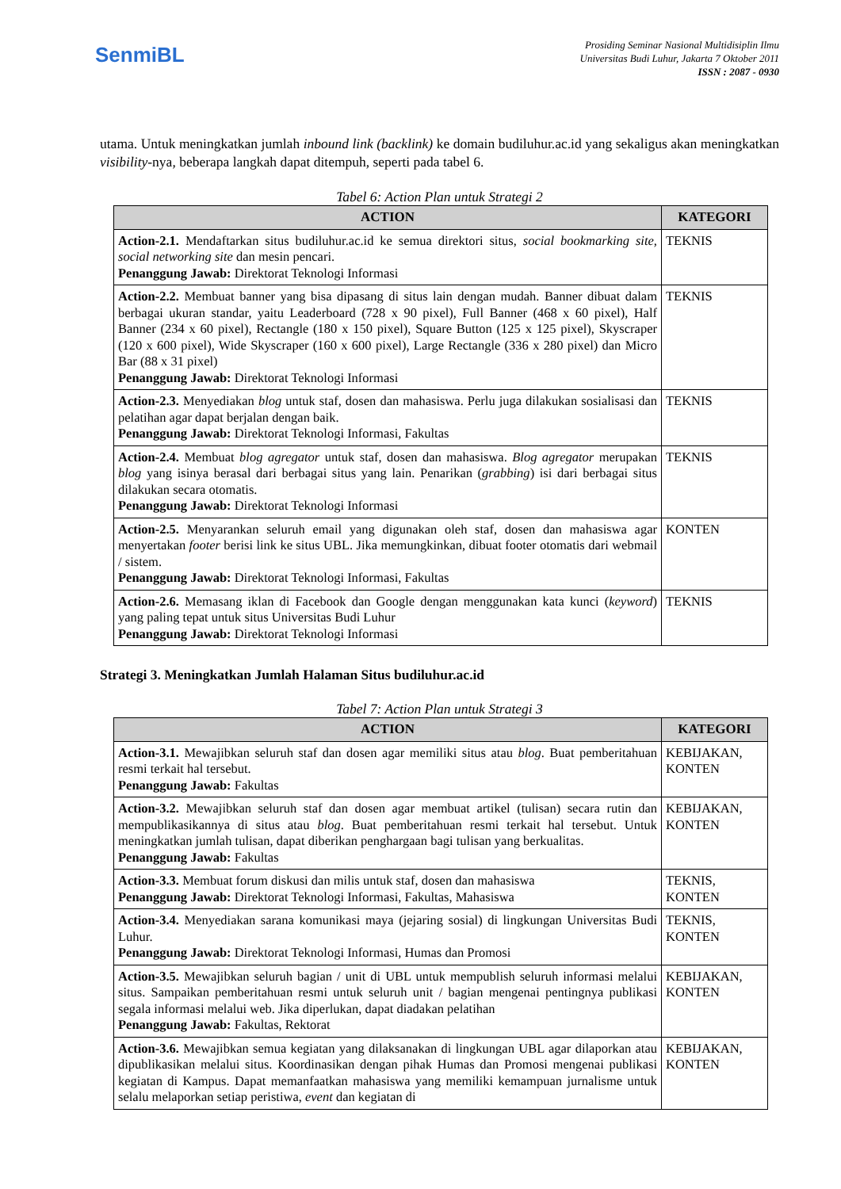SenmiBL
Prosiding Seminar Nasional Multidisiplin Ilmu
Universitas Budi Luhur, Jakarta 7 Oktober 2011
ISSN : 2087 - 0930
utama. Untuk meningkatkan jumlah inbound link (backlink) ke domain budiluhur.ac.id yang sekaligus akan meningkatkan visibility-nya, beberapa langkah dapat ditempuh, seperti pada tabel 6.
Tabel 6: Action Plan untuk Strategi 2
| ACTION | KATEGORI |
| --- | --- |
| Action-2.1. Mendaftarkan situs budiluhur.ac.id ke semua direktori situs, social bookmarking site, social networking site dan mesin pencari. Penanggung Jawab: Direktorat Teknologi Informasi | TEKNIS |
| Action-2.2. Membuat banner yang bisa dipasang di situs lain dengan mudah. Banner dibuat dalam berbagai ukuran standar, yaitu Leaderboard (728 x 90 pixel), Full Banner (468 x 60 pixel), Half Banner (234 x 60 pixel), Rectangle (180 x 150 pixel), Square Button (125 x 125 pixel), Skyscraper (120 x 600 pixel), Wide Skyscraper (160 x 600 pixel), Large Rectangle (336 x 280 pixel) dan Micro Bar (88 x 31 pixel) Penanggung Jawab: Direktorat Teknologi Informasi | TEKNIS |
| Action-2.3. Menyediakan blog untuk staf, dosen dan mahasiswa. Perlu juga dilakukan sosialisasi dan pelatihan agar dapat berjalan dengan baik. Penanggung Jawab: Direktorat Teknologi Informasi, Fakultas | TEKNIS |
| Action-2.4. Membuat blog agregator untuk staf, dosen dan mahasiswa. Blog agregator merupakan blog yang isinya berasal dari berbagai situs yang lain. Penarikan ( grabbing ) isi dari berbagai situs dilakukan secara otomatis. Penanggung Jawab: Direktorat Teknologi Informasi | TEKNIS |
| Action-2.5. Menyarankan seluruh email yang digunakan oleh staf, dosen dan mahasiswa agar menyertakan footer berisi link ke situs UBL. Jika memungkinkan, dibuat footer otomatis dari webmail / sistem. Penanggung Jawab: Direktorat Teknologi Informasi, Fakultas | KONTEN |
| Action-2.6. Memasang iklan di Facebook dan Google dengan menggunakan kata kunci ( keyword ) yang paling tepat untuk situs Universitas Budi Luhur Penanggung Jawab: Direktorat Teknologi Informasi | TEKNIS |
Strategi 3. Meningkatkan Jumlah Halaman Situs budiluhur.ac.id
Tabel 7: Action Plan untuk Strategi 3
| ACTION | KATEGORI |
| --- | --- |
| Action-3.1. Mewajibkan seluruh staf dan dosen agar memiliki situs atau blog . Buat pemberitahuan resmi terkait hal tersebut. Penanggung Jawab: Fakultas | KEBIJAKAN, KONTEN |
| Action-3.2. Mewajibkan seluruh staf dan dosen agar membuat artikel (tulisan) secara rutin dan mempublikasikannya di situs atau blog . Buat pemberitahuan resmi terkait hal tersebut. Untuk meningkatkan jumlah tulisan, dapat diberikan penghargaan bagi tulisan yang berkualitas. Penanggung Jawab: Fakultas | KEBIJAKAN, KONTEN |
| Action-3.3. Membuat forum diskusi dan milis untuk staf, dosen dan mahasiswa Penanggung Jawab: Direktorat Teknologi Informasi, Fakultas, Mahasiswa | TEKNIS, KONTEN |
| Action-3.4. Menyediakan sarana komunikasi maya (jejaring sosial) di lingkungan Universitas Budi Luhur. Penanggung Jawab: Direktorat Teknologi Informasi, Humas dan Promosi | TEKNIS, KONTEN |
| Action-3.5. Mewajibkan seluruh bagian / unit di UBL untuk mempublish seluruh informasi melalui situs. Sampaikan pemberitahuan resmi untuk seluruh unit / bagian mengenai pentingnya publikasi segala informasi melalui web. Jika diperlukan, dapat diadakan pelatihan Penanggung Jawab: Fakultas, Rektorat | KEBIJAKAN, KONTEN |
| Action-3.6. Mewajibkan semua kegiatan yang dilaksanakan di lingkungan UBL agar dilaporkan atau dipublikasikan melalui situs. Koordinasikan dengan pihak Humas dan Promosi mengenai publikasi kegiatan di Kampus. Dapat memanfaatkan mahasiswa yang memiliki kemampuan jurnalisme untuk selalu melaporkan setiap peristiwa, event dan kegiatan di | KEBIJAKAN, KONTEN |